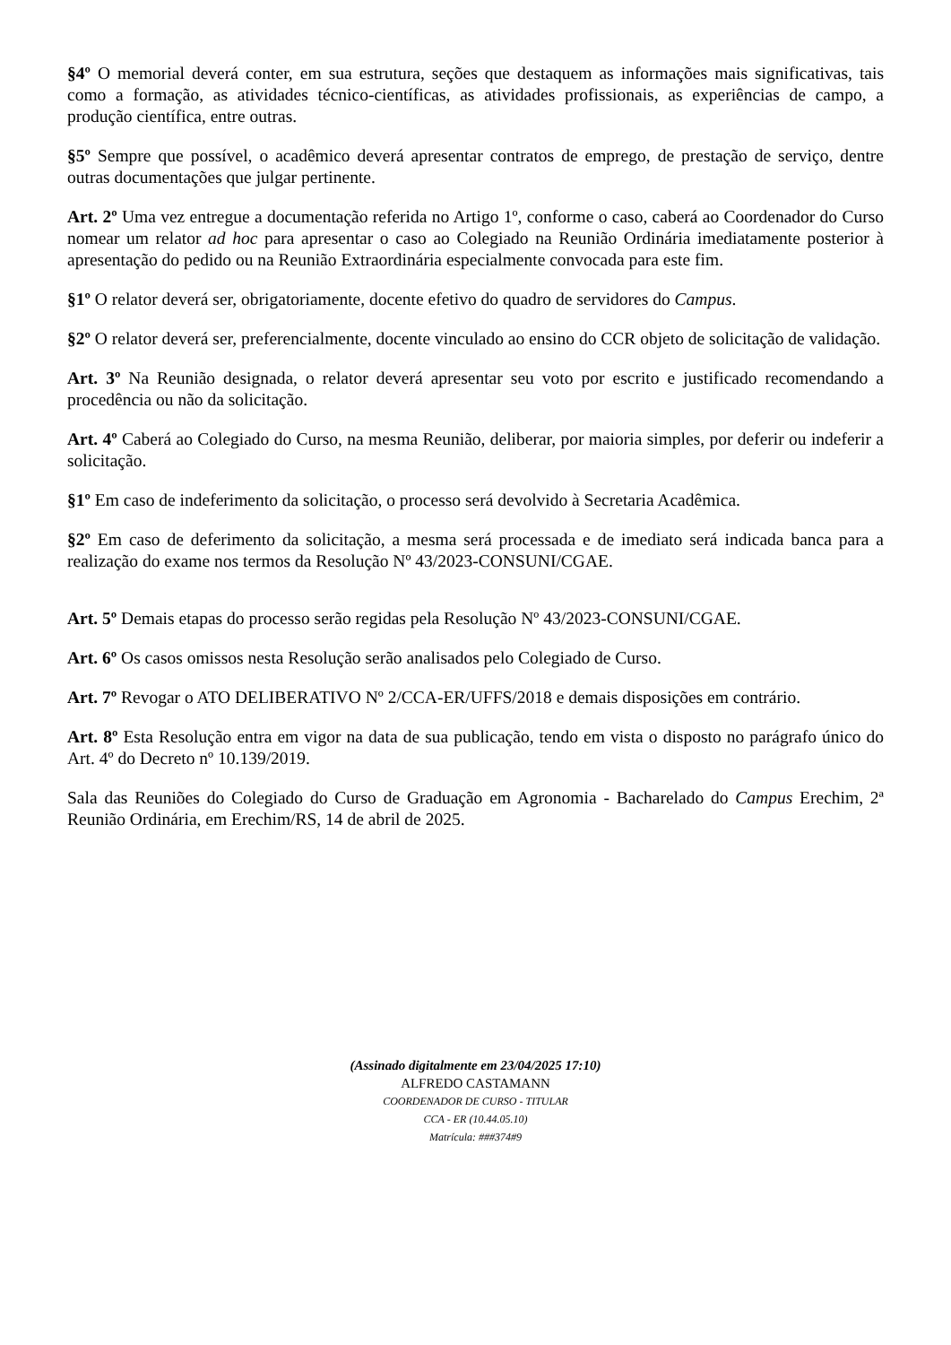§4º O memorial deverá conter, em sua estrutura, seções que destaquem as informações mais significativas, tais como a formação, as atividades técnico-científicas, as atividades profissionais, as experiências de campo, a produção científica, entre outras.
§5º Sempre que possível, o acadêmico deverá apresentar contratos de emprego, de prestação de serviço, dentre outras documentações que julgar pertinente.
Art. 2º Uma vez entregue a documentação referida no Artigo 1º, conforme o caso, caberá ao Coordenador do Curso nomear um relator ad hoc para apresentar o caso ao Colegiado na Reunião Ordinária imediatamente posterior à apresentação do pedido ou na Reunião Extraordinária especialmente convocada para este fim.
§1º O relator deverá ser, obrigatoriamente, docente efetivo do quadro de servidores do Campus.
§2º O relator deverá ser, preferencialmente, docente vinculado ao ensino do CCR objeto de solicitação de validação.
Art. 3º Na Reunião designada, o relator deverá apresentar seu voto por escrito e justificado recomendando a procedência ou não da solicitação.
Art. 4º Caberá ao Colegiado do Curso, na mesma Reunião, deliberar, por maioria simples, por deferir ou indeferir a solicitação.
§1º Em caso de indeferimento da solicitação, o processo será devolvido à Secretaria Acadêmica.
§2º Em caso de deferimento da solicitação, a mesma será processada e de imediato será indicada banca para a realização do exame nos termos da Resolução Nº 43/2023-CONSUNI/CGAE.
Art. 5º Demais etapas do processo serão regidas pela Resolução Nº 43/2023-CONSUNI/CGAE.
Art. 6º Os casos omissos nesta Resolução serão analisados pelo Colegiado de Curso.
Art. 7º Revogar o ATO DELIBERATIVO Nº 2/CCA-ER/UFFS/2018 e demais disposições em contrário.
Art. 8º Esta Resolução entra em vigor na data de sua publicação, tendo em vista o disposto no parágrafo único do Art. 4º do Decreto nº 10.139/2019.
Sala das Reuniões do Colegiado do Curso de Graduação em Agronomia - Bacharelado do Campus Erechim, 2ª Reunião Ordinária, em Erechim/RS, 14 de abril de 2025.
(Assinado digitalmente em 23/04/2025 17:10)
ALFREDO CASTAMANN
COORDENADOR DE CURSO - TITULAR
CCA - ER (10.44.05.10)
Matrícula: ###374#9